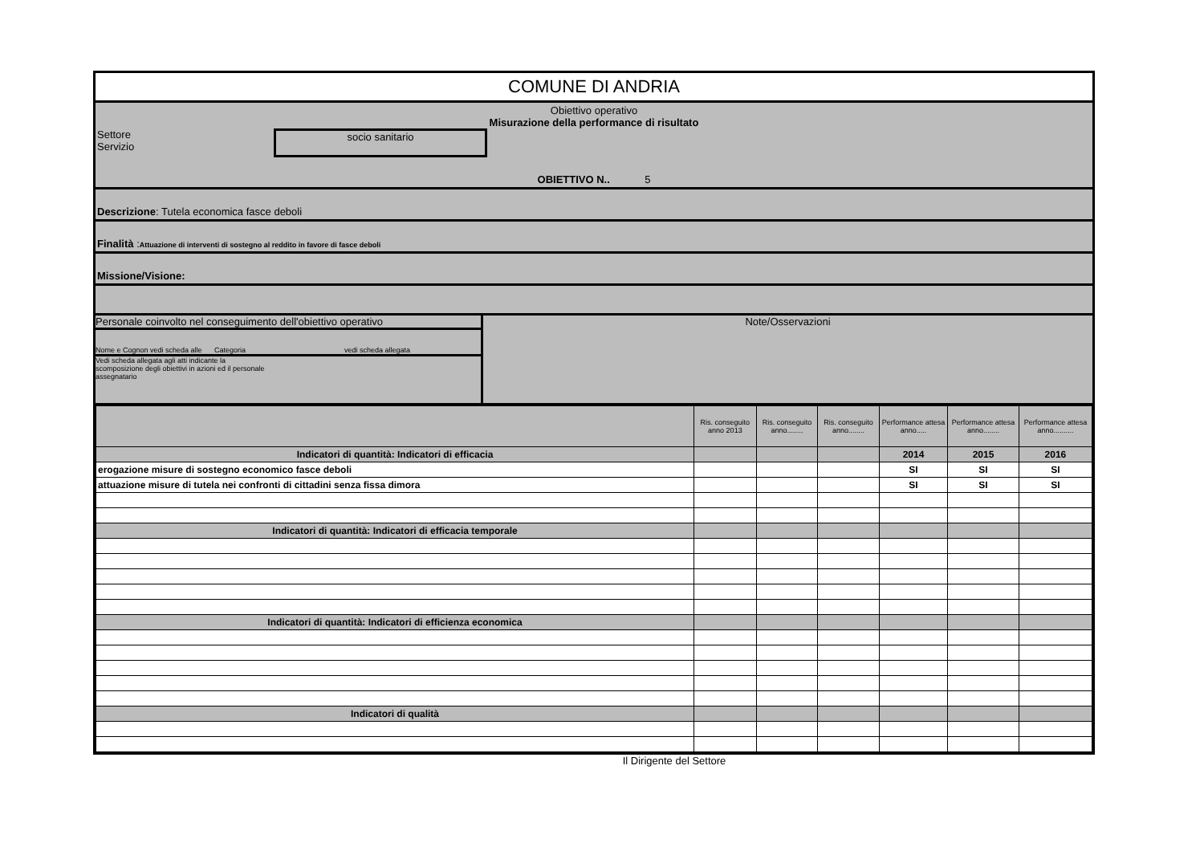COMUNE DI ANDRIA
Obiettivo operativo
Misurazione della performance di risultato
Settore
Servizio
socio sanitario
OBIETTIVO N.. 5
Descrizione: Tutela economica fasce deboli
Finalità :Attuazione di interventi di sostegno al reddito in favore di fasce deboli
Missione/Visione:
Personale coinvolto nel conseguimento dell'obiettivo operativo
Nome e Cognon vedi scheda alle Categoria vedi scheda allegata
Vedi scheda allegata agli atti indicante la scomposizione degli obiettivi in azioni ed il personale assegnatario
Note/Osservazioni
| | Ris. conseguito anno 2013 | Ris. conseguito anno........ | Ris. conseguito anno........ | Performance attesa anno..... | Performance attesa anno........ | Performance attesa anno.......... |
| Indicatori di quantità: Indicatori di efficacia | | | | 2014 | 2015 | 2016 |
| erogazione misure di sostegno economico fasce deboli | | | | SI | SI | SI |
| attuazione misure di tutela nei confronti di cittadini senza fissa dimora | | | | SI | SI | SI |
| Indicatori di quantità: Indicatori di efficacia temporale | | | | | | |
| Indicatori di quantità: Indicatori di efficienza economica | | | | | | |
| Indicatori di qualità | | | | | | |
Il Dirigente del Settore